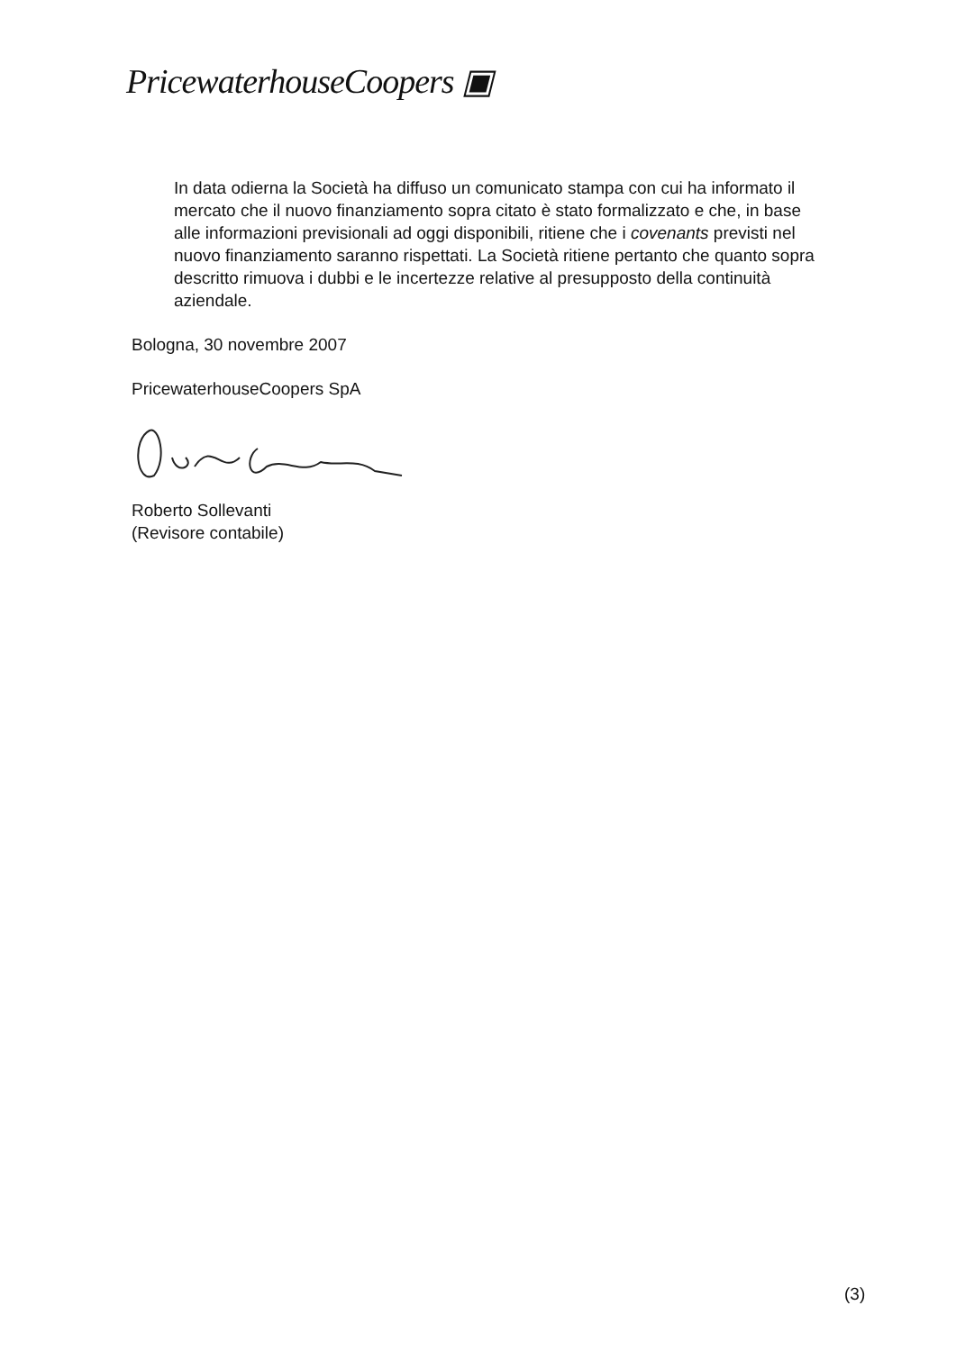PricewaterhouseCoopers ▣
In data odierna la Società ha diffuso un comunicato stampa con cui ha informato il mercato che il nuovo finanziamento sopra citato è stato formalizzato e che, in base alle informazioni previsionali ad oggi disponibili, ritiene che i covenants previsti nel nuovo finanziamento saranno rispettati. La Società ritiene pertanto che quanto sopra descritto rimuova i dubbi e le incertezze relative al presupposto della continuità aziendale.
Bologna, 30 novembre 2007
PricewaterhouseCoopers SpA
Roberto Sollevanti
(Revisore contabile)
(3)